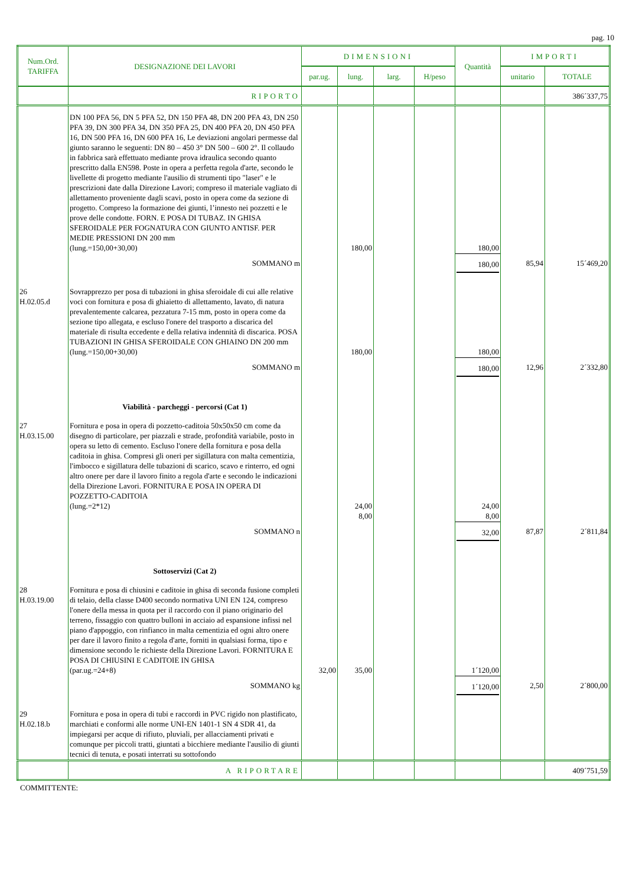pag. 10
| Num.Ord. TARIFFA | DESIGNAZIONE DEI LAVORI | DIMENSIONI | | | | Quantità | IMPORTI | |
| --- | --- | --- | --- | --- | --- | --- | --- | --- |
| | | par.ug. | lung. | larg. | H/peso | | unitario | TOTALE |
| | RIPORTO | | | | | | | 386´337,75 |
| | DN 100 PFA 56, DN 5 PFA 52, DN 150 PFA 48, DN 200 PFA 43, DN 250 PFA 39, DN 300 PFA 34, DN 350 PFA 25, DN 400 PFA 20, DN 450 PFA 16, DN 500 PFA 16, DN 600 PFA 16, Le deviazioni angolari permesse dal giunto saranno le seguenti: DN 80 – 450 3° DN 500 – 600 2°. Il collaudo in fabbrica sarà effettuato mediante prova idraulica secondo quanto prescritto dalla EN598. Poste in opera a perfetta regola d'arte, secondo le livellette di progetto mediante l'ausilio di strumenti tipo "laser" e le prescrizioni date dalla Direzione Lavori; compreso il materiale vagliato di allettamento proveniente dagli scavi, posto in opera come da sezione di progetto. Compreso la formazione dei giunti, l’innesto nei pozzetti e le prove delle condotte. FORN. E POSA DI TUBAZ. IN GHISA SFEROIDALE PER FOGNATURA CON GIUNTO ANTISF. PER MEDIE PRESSIONI DN 200 mm (lung.=150,00+30,00) | | 180,00 | | | 180,00 | | |
| | SOMMANO m | | | | | 180,00 | 85,94 | 15´469,20 |
| 26 H.02.05.d | Sovrapprezzo per posa di tubazioni in ghisa sferoidale di cui alle relative voci con fornitura e posa di ghiaietto di allettamento, lavato, di natura prevalentemente calcarea, pezzatura 7-15 mm, posto in opera come da sezione tipo allegata, e escluso l'onere del trasporto a discarica del materiale di risulta eccedente e della relativa indennità di discarica. POSA TUBAZIONI IN GHISA SFEROIDALE CON GHIAINO DN 200 mm (lung.=150,00+30,00) | | 180,00 | | | 180,00 | | |
| | SOMMANO m | | | | | 180,00 | 12,96 | 2´332,80 |
| | Viabilità - parcheggi - percorsi (Cat 1) | | | | | | | |
| 27 H.03.15.00 | Fornitura e posa in opera di pozzetto-caditoia 50x50x50 cm come da disegno di particolare, per piazzali e strade, profondità variabile, posto in opera su letto di cemento. Escluso l'onere della fornitura e posa della caditoia in ghisa. Compresi gli oneri per sigillatura con malta cementizia, l'imbocco e sigillatura delle tubazioni di scarico, scavo e rinterro, ed ogni altro onere per dare il lavoro finito a regola d'arte e secondo le indicazioni della Direzione Lavori. FORNITURA E POSA IN OPERA DI POZZETTO-CADITOIA (lung.=2*12) | | 24,00 8,00 | | | 24,00 8,00 | | |
| | SOMMANO n | | | | | 32,00 | 87,87 | 2´811,84 |
| | Sottoservizi (Cat 2) | | | | | | | |
| 28 H.03.19.00 | Fornitura e posa di chiusini e caditoie in ghisa di seconda fusione completi di telaio, della classe D400 secondo normativa UNI EN 124, compreso l'onere della messa in quota per il raccordo con il piano originario del terreno, fissaggio con quattro bulloni in acciaio ad espansione infissi nel piano d'appoggio, con rinfianco in malta cementizia ed ogni altro onere per dare il lavoro finito a regola d'arte, forniti in qualsiasi forma, tipo e dimensione secondo le richieste della Direzione Lavori. FORNITURA E POSA DI CHIUSINI E CADITOIE IN GHISA (par.ug.=24+8) | 32,00 | 35,00 | | | 1´120,00 | | |
| | SOMMANO kg | | | | | 1´120,00 | 2,50 | 2´800,00 |
| 29 H.02.18.b | Fornitura e posa in opera di tubi e raccordi in PVC rigido non plastificato, marchiati e conformi alle norme UNI-EN 1401-1 SN 4 SDR 41, da impiegarsi per acque di rifiuto, pluviali, per allacciamenti privati e comunque per piccoli tratti, giuntati a bicchiere mediante l'ausilio di giunti tecnici di tenuta, e posati interrati su sottofondo | | | | | | | |
| | A RIPORTARE | | | | | | | 409´751,59 |
COMMITTENTE: